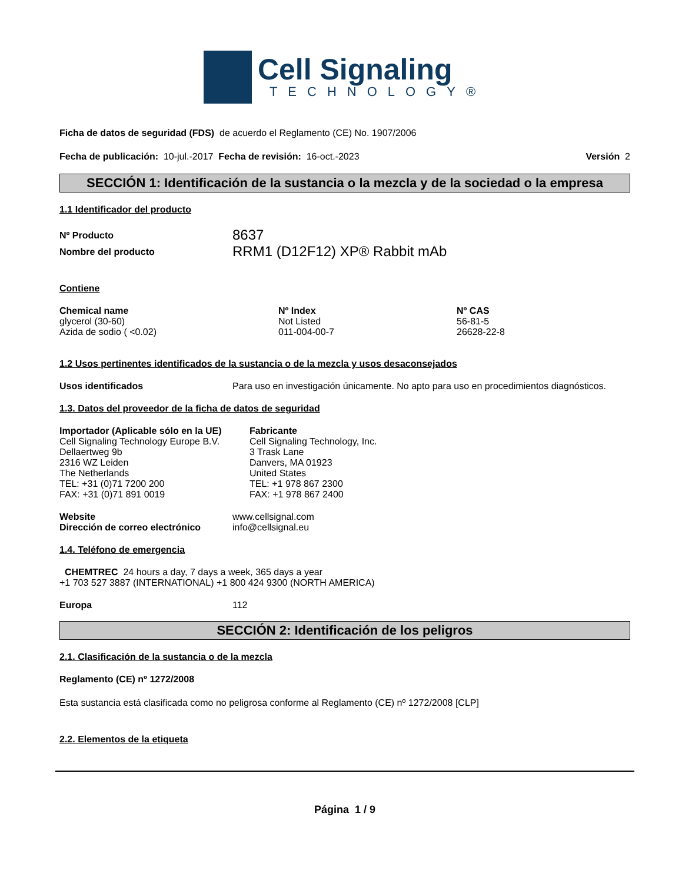Cell Signaling
TECHNOLOGY®
Ficha de datos de seguridad (FDS) de acuerdo el Reglamento (CE) No. 1907/2006
Fecha de publicación: 10-jul.-2017 Fecha de revisión: 16-oct.-2023 Versión 2
SECCIÓN 1: Identificación de la sustancia o la mezcla y de la sociedad o la empresa
1.1 Identificador del producto
| Nº Producto | 8637 |
| Nombre del producto | RRM1 (D12F12) XP® Rabbit mAb |
Contiene
| Chemical name | Nº Index | Nº CAS |
| --- | --- | --- |
| glycerol (30-60) | Not Listed | 56-81-5 |
| Azida de sodio ( <0.02) | 011-004-00-7 | 26628-22-8 |
1.2 Usos pertinentes identificados de la sustancia o de la mezcla y usos desaconsejados
| Usos identificados | Para uso en investigación únicamente. No apto para uso en procedimientos diagnósticos. |
1.3. Datos del proveedor de la ficha de datos de seguridad
Importador (Aplicable sólo en la UE)
Cell Signaling Technology Europe B.V.
Dellaertweg 9b
2316 WZ Leiden
The Netherlands
TEL: +31 (0)71 7200 200
FAX: +31 (0)71 891 0019
Fabricante
Cell Signaling Technology, Inc.
3 Trask Lane
Danvers, MA 01923
United States
TEL: +1 978 867 2300
FAX: +1 978 867 2400
| Website | www.cellsignal.com |
| Dirección de correo electrónico | info@cellsignal.eu |
1.4. Teléfono de emergencia
CHEMTREC 24 hours a day, 7 days a week, 365 days a year
+1 703 527 3887 (INTERNATIONAL) +1 800 424 9300 (NORTH AMERICA)
| Europa | 112 |
SECCIÓN 2: Identificación de los peligros
2.1. Clasificación de la sustancia o de la mezcla
Reglamento (CE) nº 1272/2008
Esta sustancia está clasificada como no peligrosa conforme al Reglamento (CE) nº 1272/2008 [CLP]
2.2. Elementos de la etiqueta
Página 1 / 9